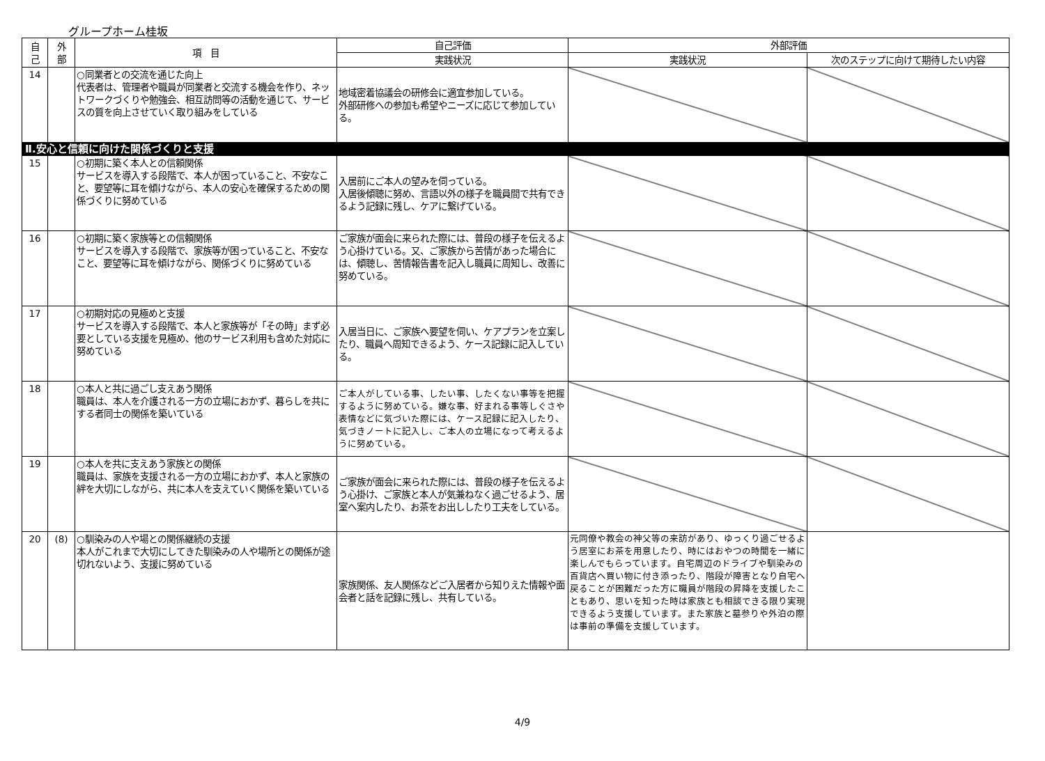グループホーム桂坂
| 自 己 | 外 部 | 項 目 | 自己評価 | 外部評価 | |
| --- | --- | --- | --- | --- | --- |
| | | | 実践状況 | 実践状況 | 次のステップに向けて期待したい内容 |
| 14 | | ○同業者との交流を通じた向上 代表者は、管理者や職員が同業者と交流する機会を作り、ネットワークづくりや勉強会、相互訪問等の活動を通じて、サービスの質を向上させていく取り組みをしている | 地域密着協議会の研修会に適宜参加している。 外部研修への参加も希望やニーズに応じて参加している。 | | |
| Ⅱ.安心と信頼に向けた関係づくりと支援 | | | | | |
| 15 | | ○初期に築く本人との信頼関係 サービスを導入する段階で、本人が困っていること、不安なこと、要望等に耳を傾けながら、本人の安心を確保するための関係づくりに努めている | 入居前にご本人の望みを伺っている。 入居後傾聴に努め、言語以外の様子を職員間で共有できるよう記録に残し、ケアに繋げている。 | | |
| 16 | | ○初期に築く家族等との信頼関係 サービスを導入する段階で、家族等が困っていること、不安なこと、要望等に耳を傾けながら、関係づくりに努めている | ご家族が面会に来られた際には、普段の様子を伝えるよう心掛けている。又、ご家族から苦情があった場合には、傾聴し、苦情報告書を記入し職員に周知し、改善に努めている。 | | |
| 17 | | ○初期対応の見極めと支援 サービスを導入する段階で、本人と家族等が「その時」まず必要としている支援を見極め、他のサービス利用も含めた対応に努めている | 入居当日に、ご家族へ要望を伺い、ケアプランを立案したり、職員へ周知できるよう、ケース記録に記入している。 | | |
| 18 | | ○本人と共に過ごし支えあう関係 職員は、本人を介護される一方の立場におかず、暮らしを共にする者同士の関係を築いている | ご本人がしている事、したい事、したくない事等を把握するように努めている。嫌な事、好まれる事等しぐさや表情などに気づいた際には、ケース記録に記入したり、気づきノートに記入し、ご本人の立場になって考えるように努めている。 | | |
| 19 | | ○本人を共に支えあう家族との関係 職員は、家族を支援される一方の立場におかず、本人と家族の絆を大切にしながら、共に本人を支えていく関係を築いている | ご家族が面会に来られた際には、普段の様子を伝えるよう心掛け、ご家族と本人が気兼ねなく過ごせるよう、居室へ案内したり、お茶をお出ししたり工夫をしている。 | | |
| 20 | (8) | ○馴染みの人や場との関係継続の支援 本人がこれまで大切にしてきた馴染みの人や場所との関係が途切れないよう、支援に努めている | 家族関係、友人関係などご入居者から知りえた情報や面会者と話を記録に残し、共有している。 | 元同僚や教会の神父等の来訪があり、ゆっくり過ごせるよう居室にお茶を用意したり、時にはおやつの時間を一緒に楽しんでもらっています。自宅周辺のドライブや馴染みの百貨店へ買い物に付き添ったり、階段が障害となり自宅へ戻ることが困難だった方に職員が階段の昇降を支援したこともあり、思いを知った時は家族とも相談できる限り実現できるよう支援しています。また家族と墓参りや外泊の際は事前の準備を支援しています。 | |
4/9